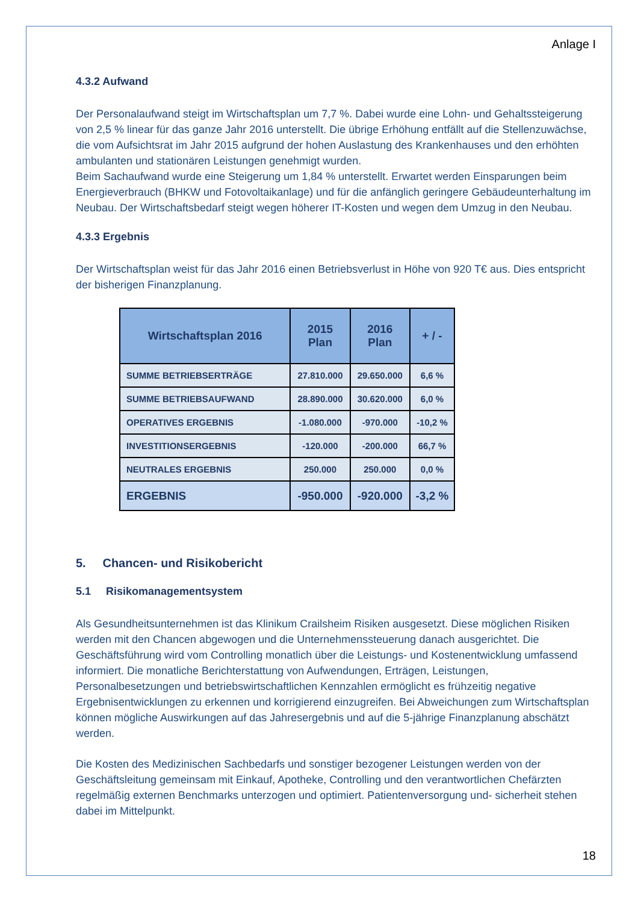Anlage I
4.3.2 Aufwand
Der Personalaufwand steigt im Wirtschaftsplan um 7,7 %. Dabei wurde eine Lohn- und Gehaltssteigerung von 2,5 % linear für das ganze Jahr 2016 unterstellt. Die übrige Erhöhung entfällt auf die Stellenzuwächse, die vom Aufsichtsrat im Jahr 2015 aufgrund der hohen Auslastung des Krankenhauses und den erhöhten ambulanten und stationären Leistungen genehmigt wurden.
Beim Sachaufwand wurde eine Steigerung um 1,84 % unterstellt. Erwartet werden Einsparungen beim Energieverbrauch (BHKW und Fotovoltaikanlage) und für die anfänglich geringere Gebäudeunterhaltung im Neubau. Der Wirtschaftsbedarf steigt wegen höherer IT-Kosten und wegen dem Umzug in den Neubau.
4.3.3 Ergebnis
Der Wirtschaftsplan weist für das Jahr 2016 einen Betriebsverlust in Höhe von 920 T€ aus. Dies entspricht der bisherigen Finanzplanung.
| Wirtschaftsplan 2016 | 2015 Plan | 2016 Plan | + / - |
| --- | --- | --- | --- |
| SUMME BETRIEBSERTRÄGE | 27.810.000 | 29.650.000 | 6,6 % |
| SUMME BETRIEBSAUFWAND | 28.890.000 | 30.620.000 | 6,0 % |
| OPERATIVES ERGEBNIS | -1.080.000 | -970.000 | -10,2 % |
| INVESTITIONSERGEBNIS | -120.000 | -200.000 | 66,7 % |
| NEUTRALES ERGEBNIS | 250.000 | 250.000 | 0,0 % |
| ERGEBNIS | -950.000 | -920.000 | -3,2 % |
5. Chancen- und Risikobericht
5.1 Risikomanagementsystem
Als Gesundheitsunternehmen ist das Klinikum Crailsheim Risiken ausgesetzt. Diese möglichen Risiken werden mit den Chancen abgewogen und die Unternehmenssteuerung danach ausgerichtet. Die Geschäftsführung wird vom Controlling monatlich über die Leistungs- und Kostenentwicklung umfassend informiert. Die monatliche Berichterstattung von Aufwendungen, Erträgen, Leistungen, Personalbesetzungen und betriebswirtschaftlichen Kennzahlen ermöglicht es frühzeitig negative Ergebnisentwicklungen zu erkennen und korrigierend einzugreifen. Bei Abweichungen zum Wirtschaftsplan können mögliche Auswirkungen auf das Jahresergebnis und auf die 5-jährige Finanzplanung abschätzt werden.
Die Kosten des Medizinischen Sachbedarfs und sonstiger bezogener Leistungen werden von der Geschäftsleitung gemeinsam mit Einkauf, Apotheke, Controlling und den verantwortlichen Chefärzten regelmäßig externen Benchmarks unterzogen und optimiert. Patientenversorgung und- sicherheit stehen dabei im Mittelpunkt.
18